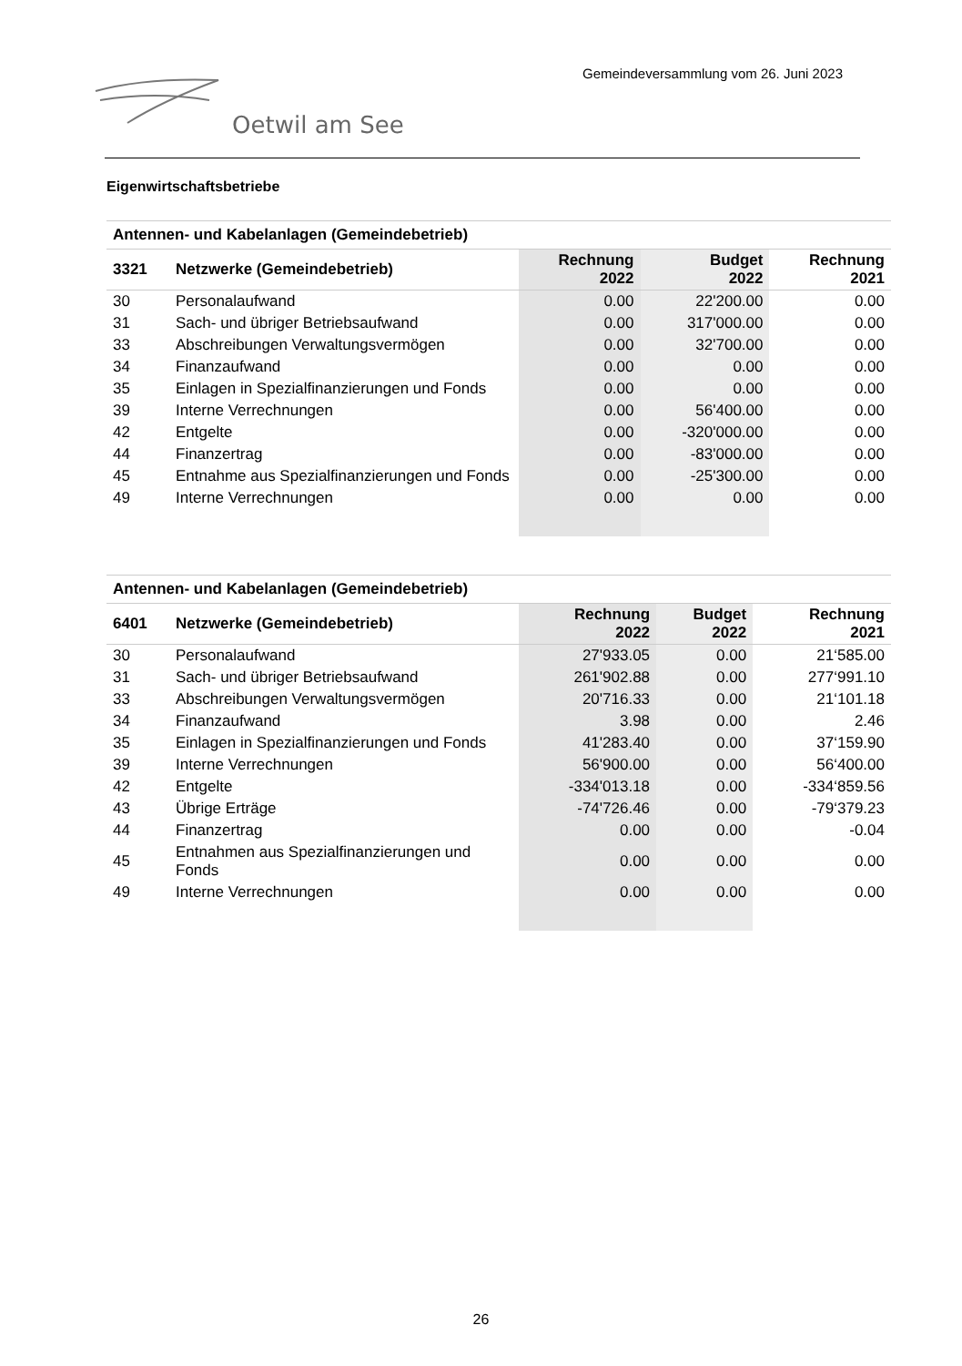Gemeindeversammlung vom 26. Juni 2023
Oetwil am See
Eigenwirtschaftsbetriebe
| Antennen- und Kabelanlagen (Gemeindebetrieb) | | | | |
| --- | --- | --- | --- | --- |
| 3321 | Netzwerke (Gemeindebetrieb) | Rechnung 2022 | Budget 2022 | Rechnung 2021 |
| 30 | Personalaufwand | 0.00 | 22'200.00 | 0.00 |
| 31 | Sach- und übriger Betriebsaufwand | 0.00 | 317'000.00 | 0.00 |
| 33 | Abschreibungen Verwaltungsvermögen | 0.00 | 32'700.00 | 0.00 |
| 34 | Finanzaufwand | 0.00 | 0.00 | 0.00 |
| 35 | Einlagen in Spezialfinanzierungen und Fonds | 0.00 | 0.00 | 0.00 |
| 39 | Interne Verrechnungen | 0.00 | 56'400.00 | 0.00 |
| 42 | Entgelte | 0.00 | -320'000.00 | 0.00 |
| 44 | Finanzertrag | 0.00 | -83'000.00 | 0.00 |
| 45 | Entnahme aus Spezialfinanzierungen und Fonds | 0.00 | -25'300.00 | 0.00 |
| 49 | Interne Verrechnungen | 0.00 | 0.00 | 0.00 |
| Antennen- und Kabelanlagen (Gemeindebetrieb) | | | | |
| --- | --- | --- | --- | --- |
| 6401 | Netzwerke (Gemeindebetrieb) | Rechnung 2022 | Budget 2022 | Rechnung 2021 |
| 30 | Personalaufwand | 27'933.05 | 0.00 | 21‘585.00 |
| 31 | Sach- und übriger Betriebsaufwand | 261'902.88 | 0.00 | 277‘991.10 |
| 33 | Abschreibungen Verwaltungsvermögen | 20'716.33 | 0.00 | 21‘101.18 |
| 34 | Finanzaufwand | 3.98 | 0.00 | 2.46 |
| 35 | Einlagen in Spezialfinanzierungen und Fonds | 41'283.40 | 0.00 | 37‘159.90 |
| 39 | Interne Verrechnungen | 56'900.00 | 0.00 | 56‘400.00 |
| 42 | Entgelte | -334'013.18 | 0.00 | -334‘859.56 |
| 43 | Übrige Erträge | -74'726.46 | 0.00 | -79‘379.23 |
| 44 | Finanzertrag | 0.00 | 0.00 | -0.04 |
| 45 | Entnahmen aus Spezialfinanzierungen und Fonds | 0.00 | 0.00 | 0.00 |
| 49 | Interne Verrechnungen | 0.00 | 0.00 | 0.00 |
26